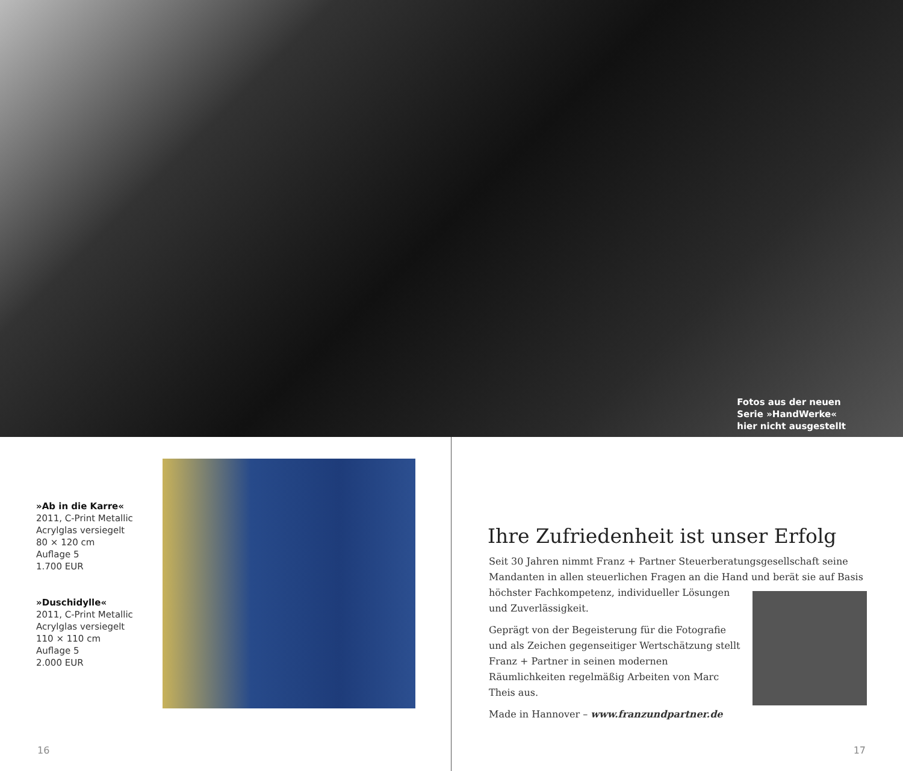Fotos aus der neuen
Serie »HandWerke«
hier nicht ausgestellt
»Ab in die Karre«
2011, C-Print Metallic
Acrylglas versiegelt
80 × 120 cm
Auflage 5
1.700 EUR
»Duschidylle«
2011, C-Print Metallic
Acrylglas versiegelt
110 × 110 cm
Auflage 5
2.000 EUR
16
Ihre Zufriedenheit ist unser Erfolg
Seit 30 Jahren nimmt Franz + Partner Steuerberatungsgesellschaft seine Mandanten in allen steuerlichen Fragen an die Hand und berät sie auf Basis höchster Fachkompetenz, individueller Lösungen und Zuverlässigkeit.
Geprägt von der Begeisterung für die Fotografie und als Zeichen gegenseitiger Wertschätzung stellt Franz + Partner in seinen modernen Räumlichkeiten regelmäßig Arbeiten von Marc Theis aus.
Made in Hannover – www.franzundpartner.de
17